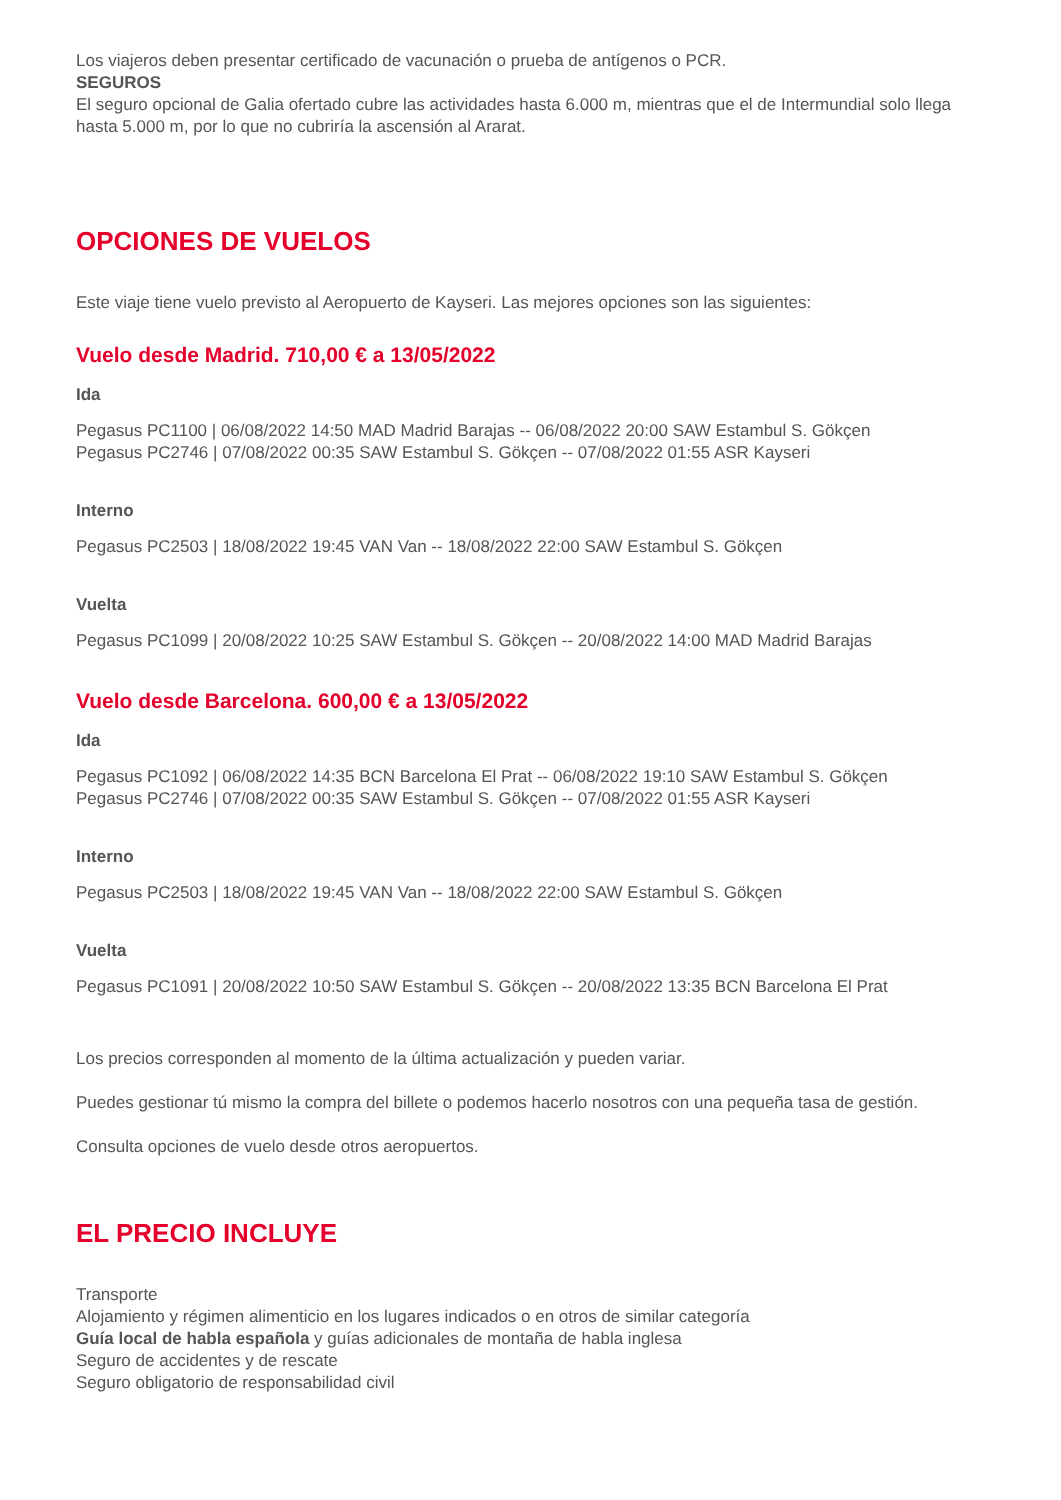Los viajeros deben presentar certificado de vacunación o prueba de antígenos o PCR.
SEGUROS
El seguro opcional de Galia ofertado cubre las actividades hasta 6.000 m, mientras que el de Intermundial solo llega hasta 5.000 m, por lo que no cubriría la ascensión al Ararat.
OPCIONES DE VUELOS
Este viaje tiene vuelo previsto al Aeropuerto de Kayseri. Las mejores opciones son las siguientes:
Vuelo desde Madrid. 710,00 € a 13/05/2022
Ida
Pegasus PC1100 | 06/08/2022 14:50 MAD Madrid Barajas -- 06/08/2022 20:00 SAW Estambul S. Gökçen
Pegasus PC2746 | 07/08/2022 00:35 SAW Estambul S. Gökçen -- 07/08/2022 01:55 ASR Kayseri
Interno
Pegasus PC2503 | 18/08/2022 19:45 VAN Van -- 18/08/2022 22:00 SAW Estambul S. Gökçen
Vuelta
Pegasus PC1099 | 20/08/2022 10:25 SAW Estambul S. Gökçen -- 20/08/2022 14:00 MAD Madrid Barajas
Vuelo desde Barcelona. 600,00 € a 13/05/2022
Ida
Pegasus PC1092 | 06/08/2022 14:35 BCN Barcelona El Prat -- 06/08/2022 19:10 SAW Estambul S. Gökçen
Pegasus PC2746 | 07/08/2022 00:35 SAW Estambul S. Gökçen -- 07/08/2022 01:55 ASR Kayseri
Interno
Pegasus PC2503 | 18/08/2022 19:45 VAN Van -- 18/08/2022 22:00 SAW Estambul S. Gökçen
Vuelta
Pegasus PC1091 | 20/08/2022 10:50 SAW Estambul S. Gökçen -- 20/08/2022 13:35 BCN Barcelona El Prat
Los precios corresponden al momento de la última actualización y pueden variar.
Puedes gestionar tú mismo la compra del billete o podemos hacerlo nosotros con una pequeña tasa de gestión.
Consulta opciones de vuelo desde otros aeropuertos.
EL PRECIO INCLUYE
Transporte
Alojamiento y régimen alimenticio en los lugares indicados o en otros de similar categoría
Guía local de habla española y guías adicionales de montaña de habla inglesa
Seguro de accidentes y de rescate
Seguro obligatorio de responsabilidad civil